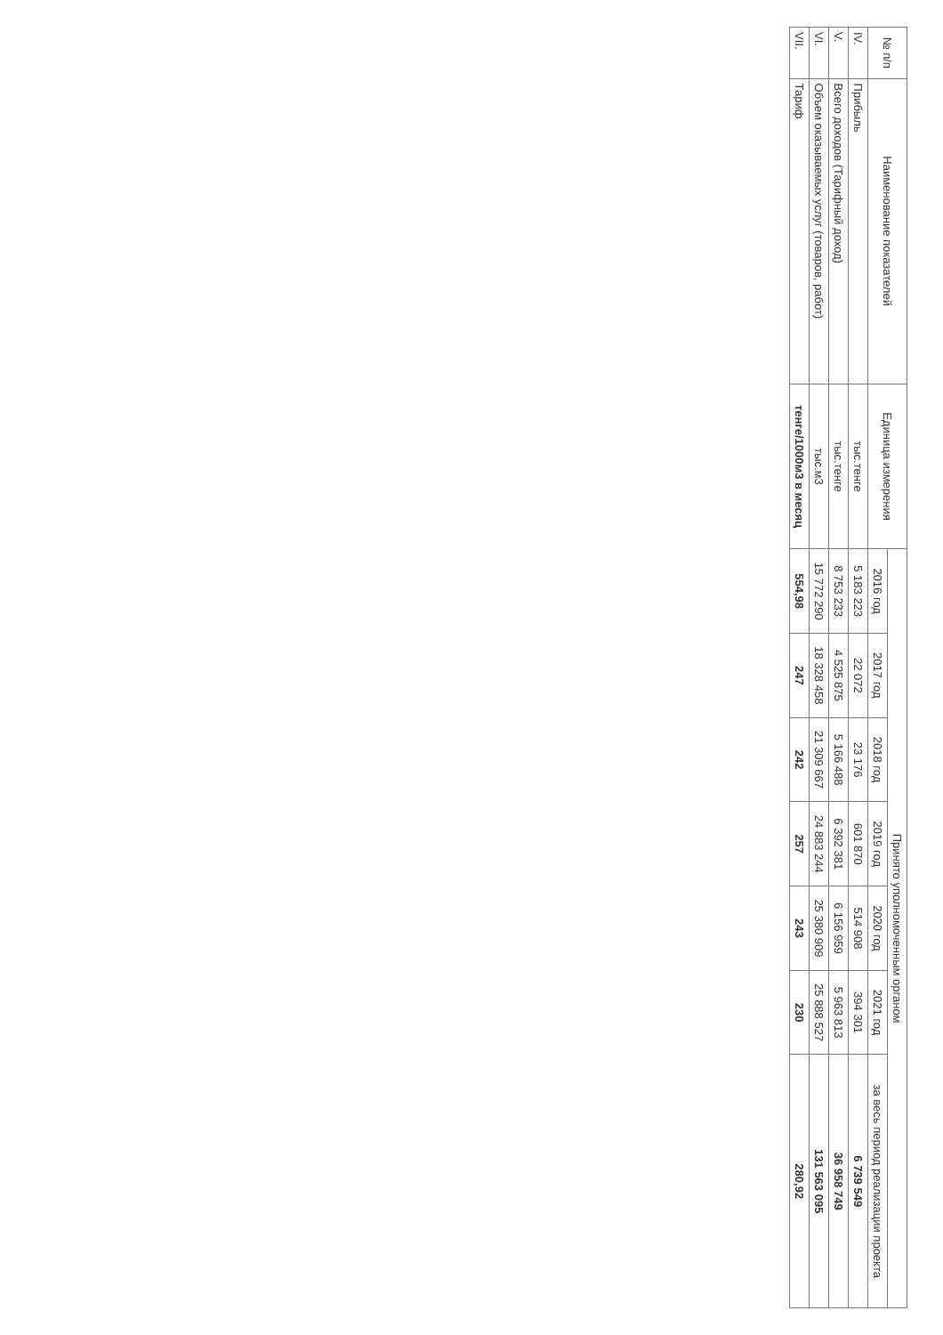| № п/п | Наименование показателей | Единица измерения | Принято уполномоченным органом | | | | | | |
| --- | --- | --- | --- | --- | --- | --- | --- | --- | --- |
| | | | 2016 год | 2017 год | 2018 год | 2019 год | 2020 год | 2021 год | за весь период реализации проекта |
| IV. | Прибыль | тыс.тенге | 5 183 223 | 22 072 | 23 176 | 601 870 | 514 908 | 394 301 | 6 739 549 |
| V. | Всего доходов (Тарифный доход) | тыс.тенге | 8 753 233 | 4 525 875 | 5 166 488 | 6 392 381 | 6 156 959 | 5 963 813 | 36 958 749 |
| VI. | Объем оказываемых услуг (товаров, работ) | тыс.м3 | 15 772 290 | 18 328 458 | 21 309 667 | 24 883 244 | 25 380 909 | 25 888 527 | 131 563 095 |
| VII. | Тариф | тенге/1000м3 в месяц | 554,98 | 247 | 242 | 257 | 243 | 230 | 280,92 |